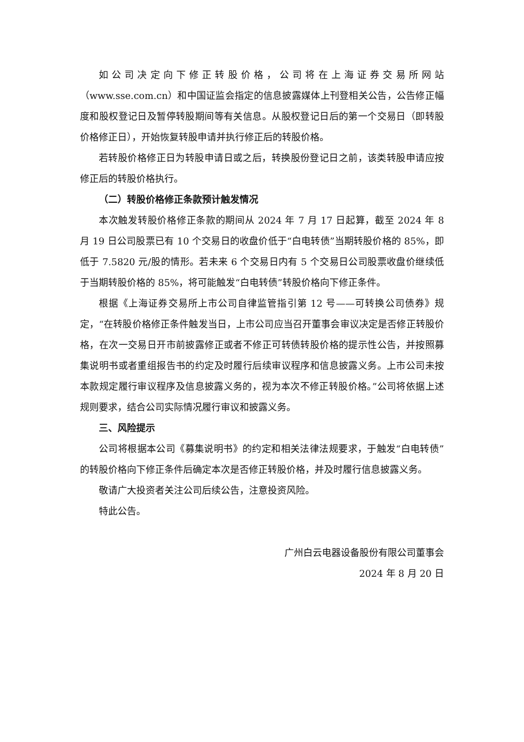如公司决定向下修正转股价格，公司将在上海证券交易所网站（www.sse.com.cn）和中国证监会指定的信息披露媒体上刊登相关公告，公告修正幅度和股权登记日及暂停转股期间等有关信息。从股权登记日后的第一个交易日（即转股价格修正日），开始恢复转股申请并执行修正后的转股价格。
若转股价格修正日为转股申请日或之后，转换股份登记日之前，该类转股申请应按修正后的转股价格执行。
（二）转股价格修正条款预计触发情况
本次触发转股价格修正条款的期间从 2024 年 7 月 17 日起算，截至 2024 年 8 月 19 日公司股票已有 10 个交易日的收盘价低于“白电转债”当期转股价格的 85%，即低于 7.5820 元/股的情形。若未来 6 个交易日内有 5 个交易日公司股票收盘价继续低于当期转股价格的 85%，将可能触发“白电转债”转股价格向下修正条件。
根据《上海证券交易所上市公司自律监管指引第 12 号——可转换公司债券》规定，“在转股价格修正条件触发当日，上市公司应当召开董事会审议决定是否修正转股价格，在次一交易日开市前披露修正或者不修正可转债转股价格的提示性公告，并按照募集说明书或者重组报告书的约定及时履行后续审议程序和信息披露义务。上市公司未按本款规定履行审议程序及信息披露义务的，视为本次不修正转股价格。”公司将依据上述规则要求，结合公司实际情况履行审议和披露义务。
三、风险提示
公司将根据本公司《募集说明书》的约定和相关法律法规要求，于触发“白电转债”的转股价格向下修正条件后确定本次是否修正转股价格，并及时履行信息披露义务。
敬请广大投资者关注公司后续公告，注意投资风险。
特此公告。
广州白云电器设备股份有限公司董事会
2024 年 8 月 20 日